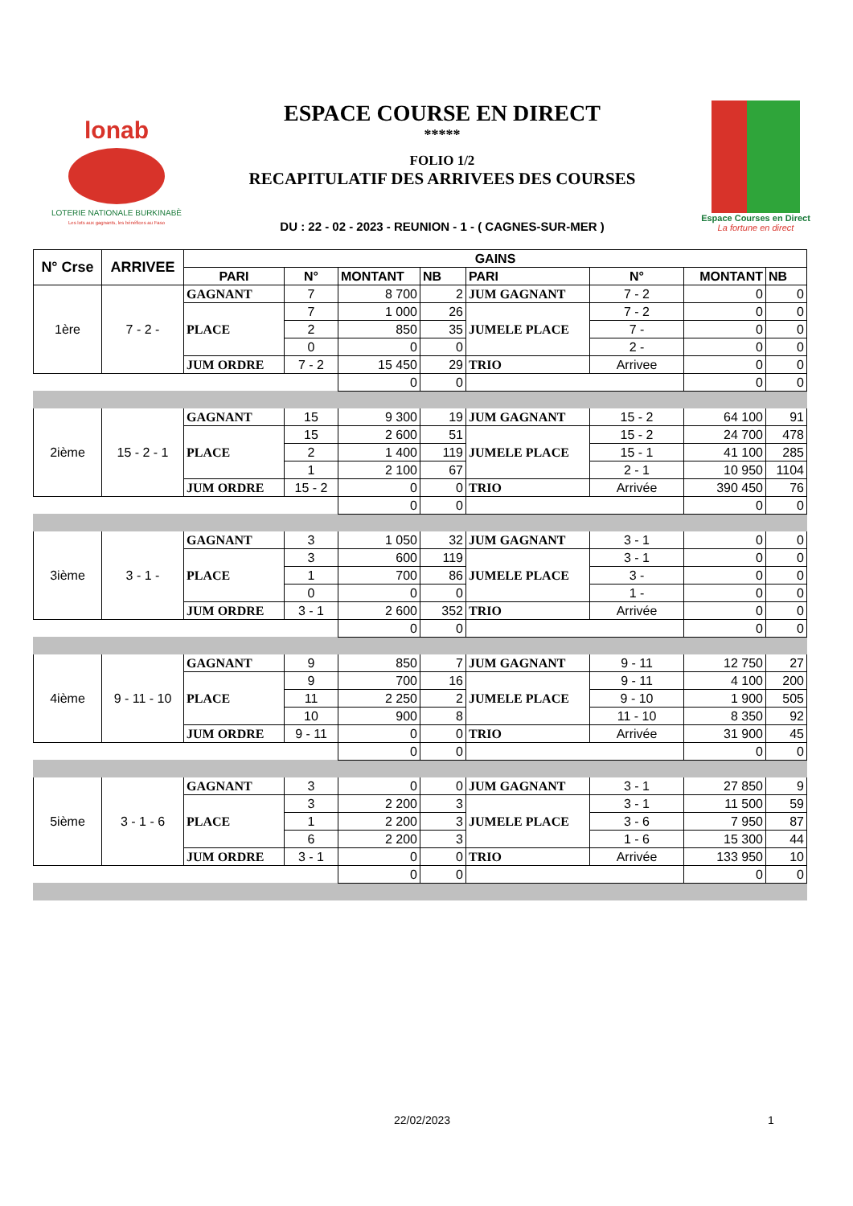lonab
LOTERIE NATIONALE BURKINABÈ
Les lots aux gagnants, les bénéfices au Faso
ESPACE COURSE EN DIRECT
*****
FOLIO 1/2
RECAPITULATIF DES ARRIVEES DES COURSES
DU : 22 - 02 - 2023 - REUNION - 1 - ( CAGNES-SUR-MER )
Espace Courses en Direct
La fortune en direct
| N° Crse | ARRIVEE | GAINS | | | | | | | |
| --- | --- | --- | --- | --- | --- | --- | --- | --- | --- |
| | | PARI | N° | MONTANT | NB | PARI | N° | MONTANT | NB |
| 1ère | 7 - 2 - | GAGNANT | 7 | 8 700 | 2 | JUM GAGNANT | 7 - 2 | 0 | 0 |
| | | PLACE | 7 | 1 000 | 26 | JUMELE PLACE | 7 - 2 | 0 | 0 |
| | | | 2 | 850 | 35 | | 7 - | 0 | 0 |
| | | | 0 | 0 | 0 | | 2 - | 0 | 0 |
| | | JUM ORDRE | 7 - 2 | 15 450 | 29 | TRIO | Arrivee | 0 | 0 |
| | | | | 0 | 0 | | | 0 | 0 |
| 2ième | 15 - 2 - 1 | GAGNANT | 15 | 9 300 | 19 | JUM GAGNANT | 15 - 2 | 64 100 | 91 |
| | | PLACE | 15 | 2 600 | 51 | JUMELE PLACE | 15 - 2 | 24 700 | 478 |
| | | | 2 | 1 400 | 119 | | 15 - 1 | 41 100 | 285 |
| | | | 1 | 2 100 | 67 | | 2 - 1 | 10 950 | 1104 |
| | | JUM ORDRE | 15 - 2 | 0 | 0 | TRIO | Arrivée | 390 450 | 76 |
| | | | | 0 | 0 | | | 0 | 0 |
| 3ième | 3 - 1 - | GAGNANT | 3 | 1 050 | 32 | JUM GAGNANT | 3 - 1 | 0 | 0 |
| | | PLACE | 3 | 600 | 119 | JUMELE PLACE | 3 - 1 | 0 | 0 |
| | | | 1 | 700 | 86 | | 3 - | 0 | 0 |
| | | | 0 | 0 | 0 | | 1 - | 0 | 0 |
| | | JUM ORDRE | 3 - 1 | 2 600 | 352 | TRIO | Arrivée | 0 | 0 |
| | | | | 0 | 0 | | | 0 | 0 |
| 4ième | 9 - 11 - 10 | GAGNANT | 9 | 850 | 7 | JUM GAGNANT | 9 - 11 | 12 750 | 27 |
| | | PLACE | 9 | 700 | 16 | JUMELE PLACE | 9 - 11 | 4 100 | 200 |
| | | | 11 | 2 250 | 2 | | 9 - 10 | 1 900 | 505 |
| | | | 10 | 900 | 8 | | 11 - 10 | 8 350 | 92 |
| | | JUM ORDRE | 9 - 11 | 0 | 0 | TRIO | Arrivée | 31 900 | 45 |
| | | | | 0 | 0 | | | 0 | 0 |
| 5ième | 3 - 1 - 6 | GAGNANT | 3 | 0 | 0 | JUM GAGNANT | 3 - 1 | 27 850 | 9 |
| | | PLACE | 3 | 2 200 | 3 | JUMELE PLACE | 3 - 1 | 11 500 | 59 |
| | | | 1 | 2 200 | 3 | | 3 - 6 | 7 950 | 87 |
| | | | 6 | 2 200 | 3 | | 1 - 6 | 15 300 | 44 |
| | | JUM ORDRE | 3 - 1 | 0 | 0 | TRIO | Arrivée | 133 950 | 10 |
| | | | | 0 | 0 | | | 0 | 0 |
22/02/2023 1